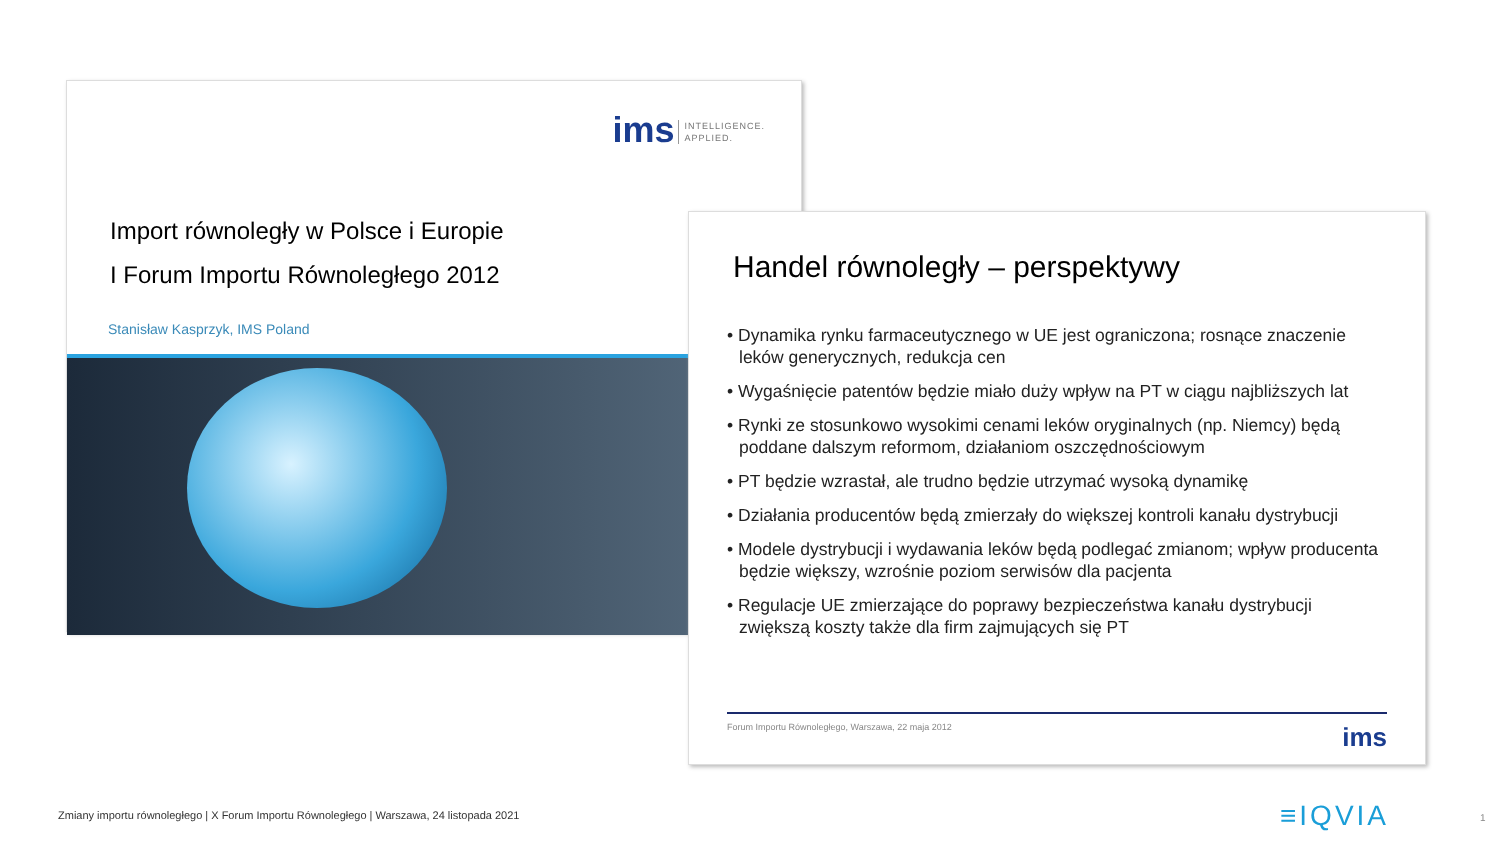ims INTELLIGENCE.
APPLIED.
Import równoległy w Polsce i Europie
I Forum Importu Równoległego 2012
Stanisław Kasprzyk, IMS Poland
Handel równoległy – perspektywy
• Dynamika rynku farmaceutycznego w UE jest ograniczona; rosnące znaczenie leków generycznych, redukcja cen
• Wygaśnięcie patentów będzie miało duży wpływ na PT w ciągu najbliższych lat
• Rynki ze stosunkowo wysokimi cenami leków oryginalnych (np. Niemcy) będą poddane dalszym reformom, działaniom oszczędnościowym
• PT będzie wzrastał, ale trudno będzie utrzymać wysoką dynamikę
• Działania producentów będą zmierzały do większej kontroli kanału dystrybucji
• Modele dystrybucji i wydawania leków będą podlegać zmianom; wpływ producenta będzie większy, wzrośnie poziom serwisów dla pacjenta
• Regulacje UE zmierzające do poprawy bezpieczeństwa kanału dystrybucji zwiększą koszty także dla firm zajmujących się PT
Forum Importu Równoległego, Warszawa, 22 maja 2012 ims
Zmiany importu równoległego | X Forum Importu Równoległego | Warszawa, 24 listopada 2021
≡IQVIA 1